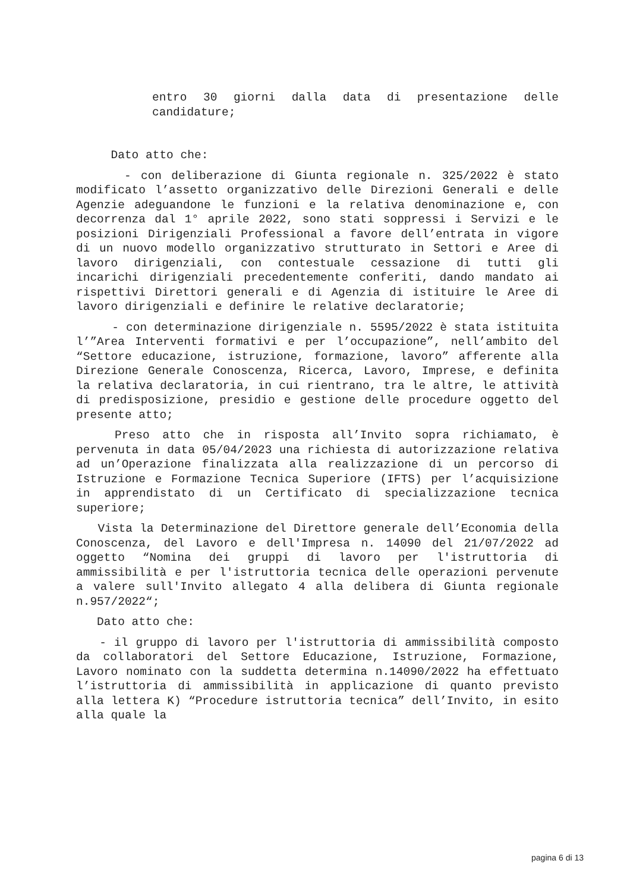entro 30 giorni dalla data di presentazione delle candidature;
Dato atto che:
- con deliberazione di Giunta regionale n. 325/2022 è stato modificato l’assetto organizzativo delle Direzioni Generali e delle Agenzie adeguandone le funzioni e la relativa denominazione e, con decorrenza dal 1° aprile 2022, sono stati soppressi i Servizi e le posizioni Dirigenziali Professional a favore dell’entrata in vigore di un nuovo modello organizzativo strutturato in Settori e Aree di lavoro dirigenziali, con contestuale cessazione di tutti gli incarichi dirigenziali precedentemente conferiti, dando mandato ai rispettivi Direttori generali e di Agenzia di istituire le Aree di lavoro dirigenziali e definire le relative declaratorie;
- con determinazione dirigenziale n. 5595/2022 è stata istituita l’”Area Interventi formativi e per l’occupazione”, nell’ambito del “Settore educazione, istruzione, formazione, lavoro” afferente alla Direzione Generale Conoscenza, Ricerca, Lavoro, Imprese, e definita la relativa declaratoria, in cui rientrano, tra le altre, le attività di predisposizione, presidio e gestione delle procedure oggetto del presente atto;
Preso atto che in risposta all’Invito sopra richiamato, è pervenuta in data 05/04/2023 una richiesta di autorizzazione relativa ad un’Operazione finalizzata alla realizzazione di un percorso di Istruzione e Formazione Tecnica Superiore (IFTS) per l’acquisizione in apprendistato di un Certificato di specializzazione tecnica superiore;
Vista la Determinazione del Direttore generale dell’Economia della Conoscenza, del Lavoro e dell'Impresa n. 14090 del 21/07/2022 ad oggetto “Nomina dei gruppi di lavoro per l'istruttoria di ammissibilità e per l'istruttoria tecnica delle operazioni pervenute a valere sull'Invito allegato 4 alla delibera di Giunta regionale n.957/2022“;
Dato atto che:
- il gruppo di lavoro per l'istruttoria di ammissibilità composto da collaboratori del Settore Educazione, Istruzione, Formazione, Lavoro nominato con la suddetta determina n.14090/2022 ha effettuato l’istruttoria di ammissibilità in applicazione di quanto previsto alla lettera K) “Procedure istruttoria tecnica” dell’Invito, in esito alla quale la
pagina 6 di 13